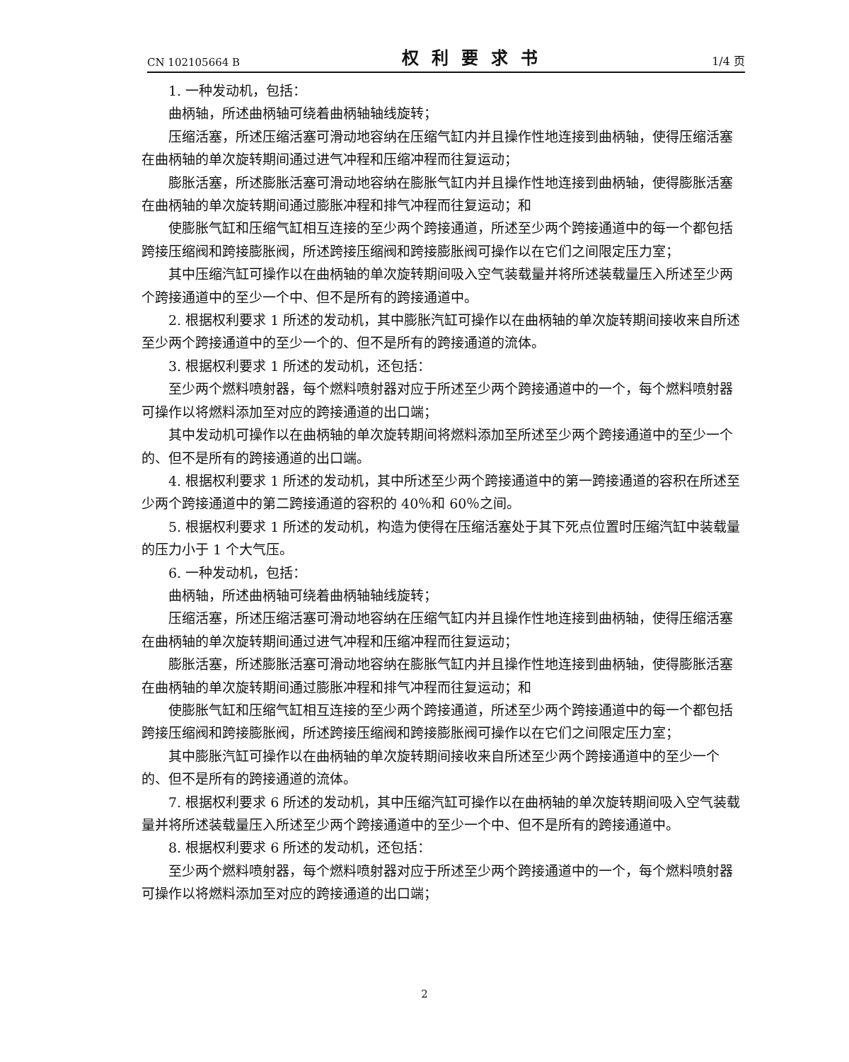CN 102105664 B 权利要求书 1/4 页
1. 一种发动机，包括：
曲柄轴，所述曲柄轴可绕着曲柄轴轴线旋转；
压缩活塞，所述压缩活塞可滑动地容纳在压缩气缸内并且操作性地连接到曲柄轴，使得压缩活塞在曲柄轴的单次旋转期间通过进气冲程和压缩冲程而往复运动；
膨胀活塞，所述膨胀活塞可滑动地容纳在膨胀气缸内并且操作性地连接到曲柄轴，使得膨胀活塞在曲柄轴的单次旋转期间通过膨胀冲程和排气冲程而往复运动；和
使膨胀气缸和压缩气缸相互连接的至少两个跨接通道，所述至少两个跨接通道中的每一个都包括跨接压缩阀和跨接膨胀阀，所述跨接压缩阀和跨接膨胀阀可操作以在它们之间限定压力室；
其中压缩汽缸可操作以在曲柄轴的单次旋转期间吸入空气装载量并将所述装载量压入所述至少两个跨接通道中的至少一个中、但不是所有的跨接通道中。
2. 根据权利要求 1 所述的发动机，其中膨胀汽缸可操作以在曲柄轴的单次旋转期间接收来自所述至少两个跨接通道中的至少一个的、但不是所有的跨接通道的流体。
3. 根据权利要求 1 所述的发动机，还包括：
至少两个燃料喷射器，每个燃料喷射器对应于所述至少两个跨接通道中的一个，每个燃料喷射器可操作以将燃料添加至对应的跨接通道的出口端；
其中发动机可操作以在曲柄轴的单次旋转期间将燃料添加至所述至少两个跨接通道中的至少一个的、但不是所有的跨接通道的出口端。
4. 根据权利要求 1 所述的发动机，其中所述至少两个跨接通道中的第一跨接通道的容积在所述至少两个跨接通道中的第二跨接通道的容积的 40％和 60％之间。
5. 根据权利要求 1 所述的发动机，构造为使得在压缩活塞处于其下死点位置时压缩汽缸中装载量的压力小于 1 个大气压。
6. 一种发动机，包括：
曲柄轴，所述曲柄轴可绕着曲柄轴轴线旋转；
压缩活塞，所述压缩活塞可滑动地容纳在压缩气缸内并且操作性地连接到曲柄轴，使得压缩活塞在曲柄轴的单次旋转期间通过进气冲程和压缩冲程而往复运动；
膨胀活塞，所述膨胀活塞可滑动地容纳在膨胀气缸内并且操作性地连接到曲柄轴，使得膨胀活塞在曲柄轴的单次旋转期间通过膨胀冲程和排气冲程而往复运动；和
使膨胀气缸和压缩气缸相互连接的至少两个跨接通道，所述至少两个跨接通道中的每一个都包括跨接压缩阀和跨接膨胀阀，所述跨接压缩阀和跨接膨胀阀可操作以在它们之间限定压力室；
其中膨胀汽缸可操作以在曲柄轴的单次旋转期间接收来自所述至少两个跨接通道中的至少一个的、但不是所有的跨接通道的流体。
7. 根据权利要求 6 所述的发动机，其中压缩汽缸可操作以在曲柄轴的单次旋转期间吸入空气装载量并将所述装载量压入所述至少两个跨接通道中的至少一个中、但不是所有的跨接通道中。
8. 根据权利要求 6 所述的发动机，还包括：
至少两个燃料喷射器，每个燃料喷射器对应于所述至少两个跨接通道中的一个，每个燃料喷射器可操作以将燃料添加至对应的跨接通道的出口端；
2